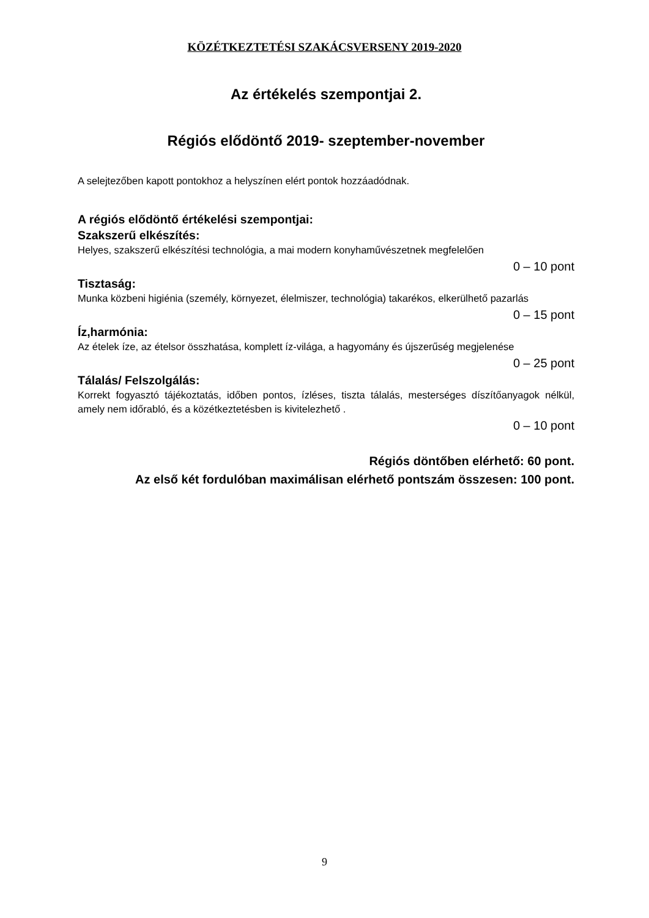KÖZÉTKEZTETÉSI SZAKÁCSVERSENY 2019-2020
Az értékelés szempontjai 2.
Régiós elődöntő 2019- szeptember-november
A selejtezőben kapott pontokhoz a helyszínen elért pontok hozzáadódnak.
A régiós elődöntő értékelési szempontjai:
Szakszerű elkészítés:
Helyes, szakszerű elkészítési technológia, a mai modern konyhaművészetnek megfelelően
0 – 10 pont
Tisztaság:
Munka közbeni higiénia (személy, környezet, élelmiszer, technológia) takarékos, elkerülhető pazarlás
0 – 15 pont
Íz,harmónia:
Az ételek íze, az ételsor összhatása, komplett íz-világa, a hagyomány és újszerűség megjelenése
0 – 25 pont
Tálalás/ Felszolgálás:
Korrekt fogyasztó tájékoztatás, időben pontos, ízléses, tiszta tálalás, mesterséges díszítőanyagok nélkül, amely nem időrabló, és a közétkeztetésben is kivitelezhető .
0 – 10 pont
Régiós döntőben elérhető: 60 pont.
Az első két fordulóban maximálisan elérhető pontszám összesen: 100 pont.
9